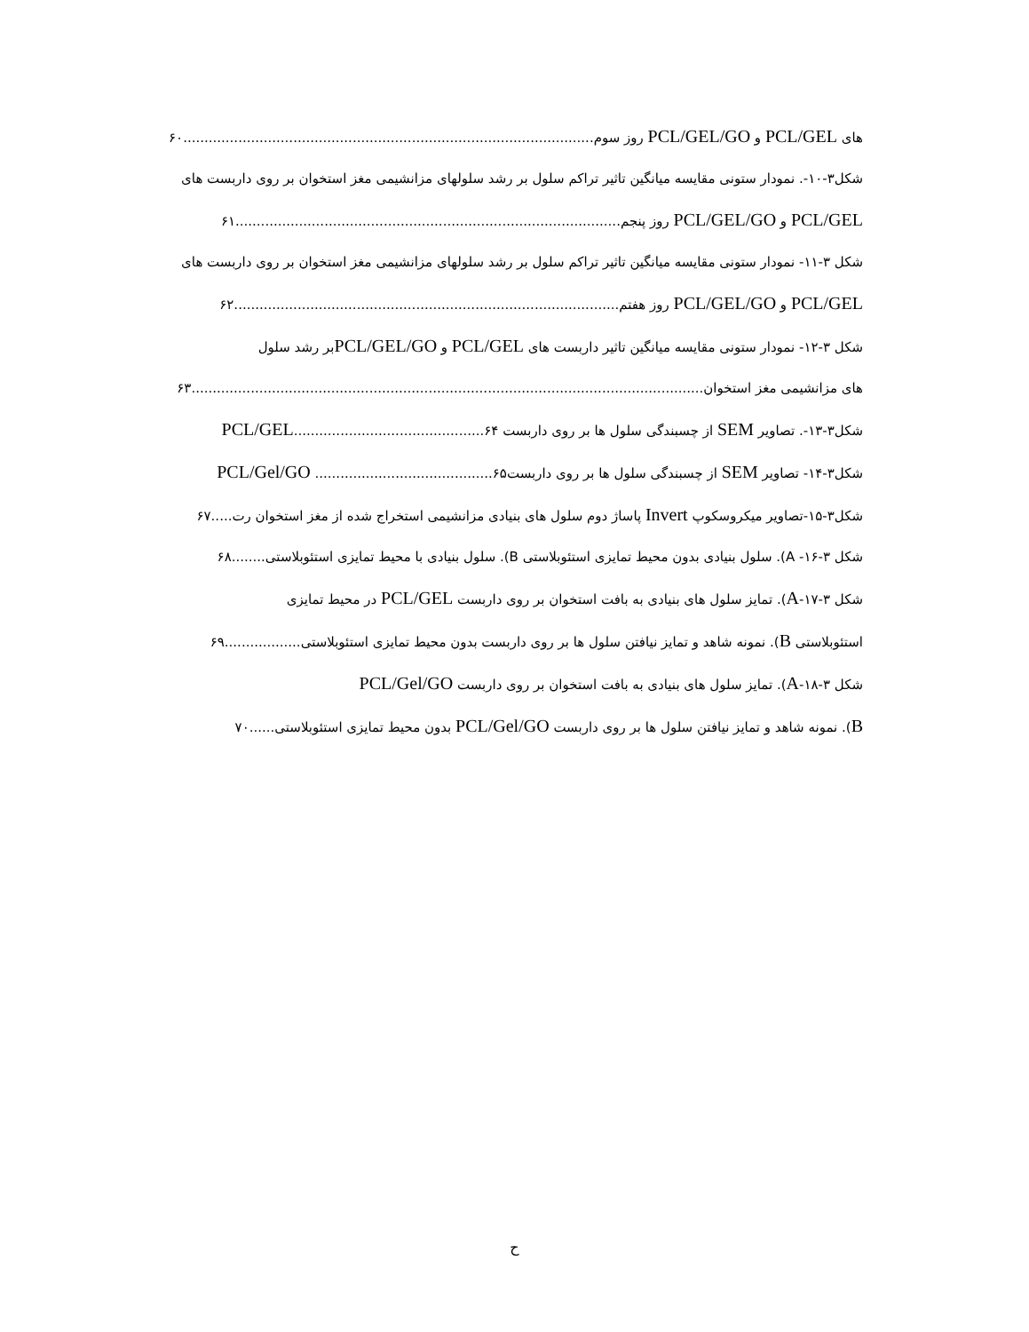های PCL/GEL و PCL/GEL/GO روز سوم.................................................................................................۶۰
شکل۳-۱۰-. نمودار ستونی مقایسه میانگین تاثیر تراکم سلول بر رشد سلولهای مزانشیمی مغز استخوان بر روی داربست های
PCL/GEL و PCL/GEL/GO روز پنجم...........................................................................................۶۱
شکل ۳-۱۱- نمودار ستونی مقایسه میانگین تاثیر تراکم سلول بر رشد سلولهای مزانشیمی مغز استخوان بر روی داربست های
PCL/GEL و PCL/GEL/GO روز هفتم...........................................................................................۶۲
شکل ۳-۱۲- نمودار ستونی مقایسه میانگین تاثیر داربست های PCL/GEL و PCL/GEL/GOبر رشد سلول
های مزانشیمی مغز استخوان.........................................................................................................................۶۳
شکل۳-۱۳-. تصاویر SEM از چسبندگی سلول ها بر روی داربست PCL/GEL.............................................۶۴
شکل۳-۱۴- تصاویر SEM از چسبندگی سلول ها بر روی داربستPCL/Gel/GO ..........................................۶۵
شکل۳-۱۵-تصاویر میکروسکوپ Invert پاساژ دوم سلول های بنیادی مزانشیمی استخراج شده از مغز استخوان رت.....۶۷
شکل ۳-۱۶- A). سلول بنیادی بدون محیط تمایزی استئوبلاستی B). سلول بنیادی با محیط تمایزی استئوبلاستی........۶۸
شکل ۳-۱۷-A). تمایز سلول های بنیادی به بافت استخوان بر روی داربست PCL/GEL در محیط تمایزی
استئوبلاستی B). نمونه شاهد و تمایز نیافتن سلول ها بر روی داربست بدون محیط تمایزی استئوبلاستی..................۶۹
شکل ۳-۱۸-A). تمایز سلول های بنیادی به بافت استخوان بر روی داربست PCL/Gel/GO
B). نمونه شاهد و تمایز نیافتن سلول ها بر روی داربست PCL/Gel/GO بدون محیط تمایزی استئوبلاستی......۷۰
ح